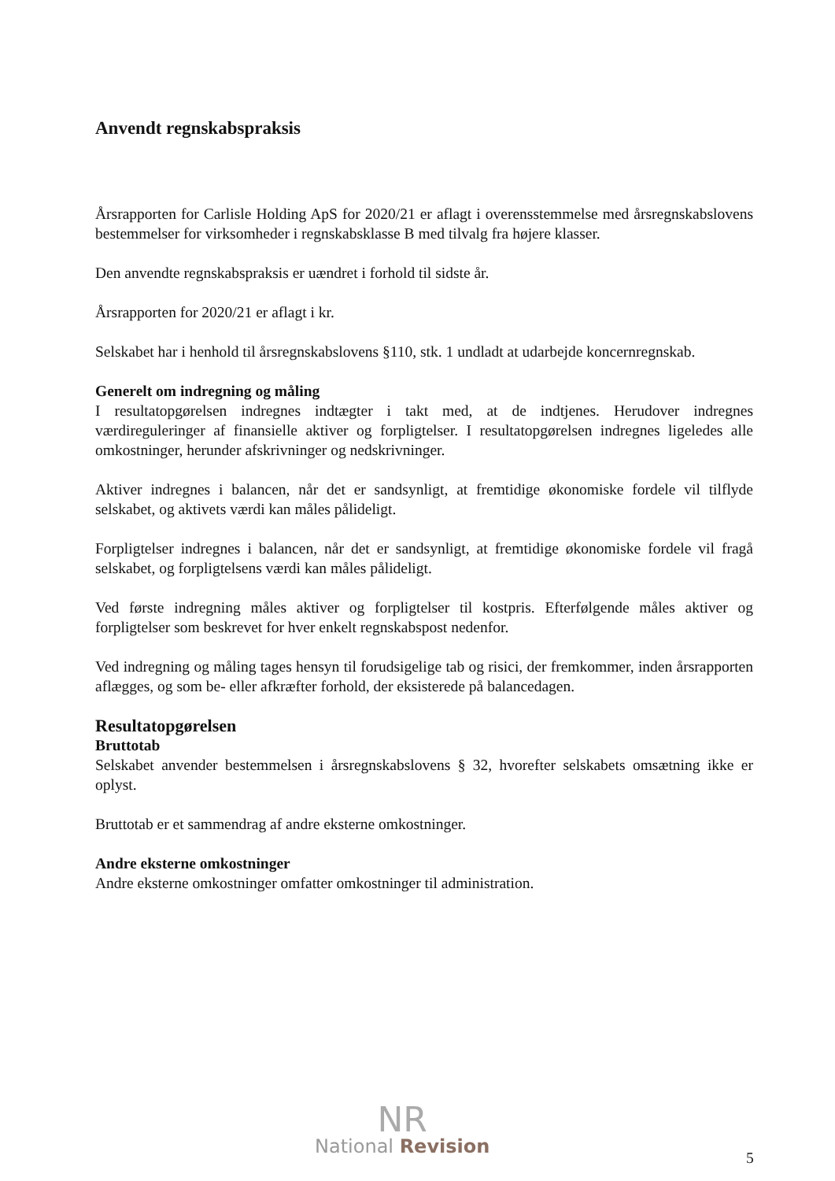Anvendt regnskabspraksis
Årsrapporten for Carlisle Holding ApS for 2020/21 er aflagt i overensstemmelse med årsregnskabslovens bestemmelser for virksomheder i regnskabsklasse B med tilvalg fra højere klasser.
Den anvendte regnskabspraksis er uændret i forhold til sidste år.
Årsrapporten for 2020/21 er aflagt i kr.
Selskabet har i henhold til årsregnskabslovens §110, stk. 1 undladt at udarbejde koncernregnskab.
Generelt om indregning og måling
I resultatopgørelsen indregnes indtægter i takt med, at de indtjenes. Herudover indregnes værdireguleringer af finansielle aktiver og forpligtelser. I resultatopgørelsen indregnes ligeledes alle omkostninger, herunder afskrivninger og nedskrivninger.
Aktiver indregnes i balancen, når det er sandsynligt, at fremtidige økonomiske fordele vil tilflyde selskabet, og aktivets værdi kan måles pålideligt.
Forpligtelser indregnes i balancen, når det er sandsynligt, at fremtidige økonomiske fordele vil fragå selskabet, og forpligtelsens værdi kan måles pålideligt.
Ved første indregning måles aktiver og forpligtelser til kostpris. Efterfølgende måles aktiver og forpligtelser som beskrevet for hver enkelt regnskabspost nedenfor.
Ved indregning og måling tages hensyn til forudsigelige tab og risici, der fremkommer, inden årsrapporten aflægges, og som be- eller afkræfter forhold, der eksisterede på balancedagen.
Resultatopgørelsen
Bruttotab
Selskabet anvender bestemmelsen i årsregnskabslovens § 32, hvorefter selskabets omsætning ikke er oplyst.
Bruttotab er et sammendrag af andre eksterne omkostninger.
Andre eksterne omkostninger
Andre eksterne omkostninger omfatter omkostninger til administration.
NR
National Revision
5